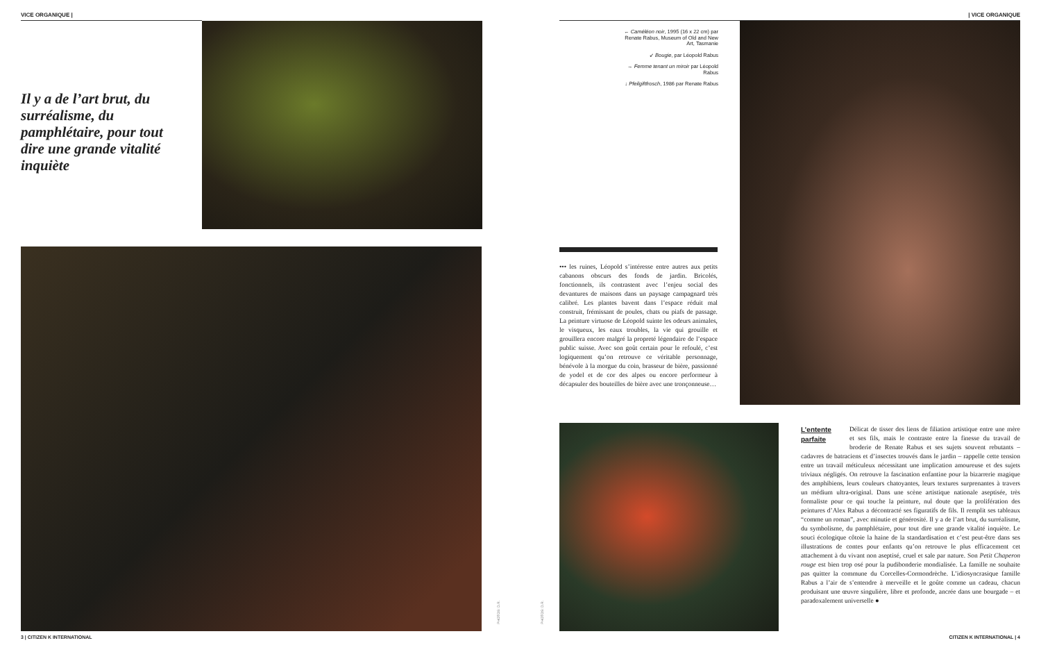VICE ORGANIQUE |
Il y a de l’art brut, du surréalisme, du pamphlétaire, pour tout dire une grande vitalité inquiète
PHOTOS: D.R.
3 | CITIZEN K INTERNATIONAL
| VICE ORGANIQUE
PHOTOS: D.R.
← Caméléon noir, 1995 (16 x 22 cm) par Renate Rabus, Museum of Old and New Art, Tasmanie
↙ Bougie, par Léopold Rabus
→ Femme tenant un miroir par Léopold Rabus
↓ Pfeilgiftfrosch, 1986 par Renate Rabus
••• les ruines, Léopold s’intéresse entre autres aux petits cabanons obscurs des fonds de jardin. Bricolés, fonctionnels, ils contrastent avec l’enjeu social des devantures de maisons dans un paysage campagnard très calibré. Les plantes bavent dans l’espace réduit mal construit, frémissant de poules, chats ou piafs de passage. La peinture virtuose de Léopold suinte les odeurs animales, le visqueux, les eaux troubles, la vie qui grouille et grouillera encore malgré la propreté légendaire de l’espace public suisse. Avec son goût certain pour le refoulé, c’est logiquement qu’on retrouve ce véritable personnage, bénévole à la morgue du coin, brasseur de bière, passionné de yodel et de cor des alpes ou encore performeur à décapsuler des bouteilles de bière avec une tronçonneuse…
L’entente parfaite
Délicat de tisser des liens de filiation artistique entre une mère et ses fils, mais le contraste entre la finesse du travail de broderie de Renate Rabus et ses sujets souvent rebutants – cadavres de batraciens et d’insectes trouvés dans le jardin – rappelle cette tension entre un travail méticuleux nécessitant une implication amoureuse et des sujets triviaux négligés. On retrouve la fascination enfantine pour la bizarrerie magique des amphibiens, leurs couleurs chatoyantes, leurs textures surprenantes à travers un médium ultra-original. Dans une scène artistique nationale aseptisée, très formaliste pour ce qui touche la peinture, nul doute que la prolifération des peintures d’Alex Rabus a décontracté ses figuratifs de fils. Il remplit ses tableaux “comme un roman”, avec minutie et générosité. Il y a de l’art brut, du surréalisme, du symbolisme, du pamphlétaire, pour tout dire une grande vitalité inquiète. Le souci écologique côtoie la haine de la standardisation et c’est peut-être dans ses illustrations de contes pour enfants qu’on retrouve le plus efficacement cet attachement à du vivant non aseptisé, cruel et sale par nature. Son Petit Chaperon rouge est bien trop osé pour la pudibonderie mondialisée. La famille ne souhaite pas quitter la commune du Corcelles-Cormondrèche. L’idiosyncrasique famille Rabus a l’air de s’entendre à merveille et le goûte comme un cadeau, chacun produisant une œuvre singulière, libre et profonde, ancrée dans une bourgade – et paradoxalement universelle ●
CITIZEN K INTERNATIONAL | 4